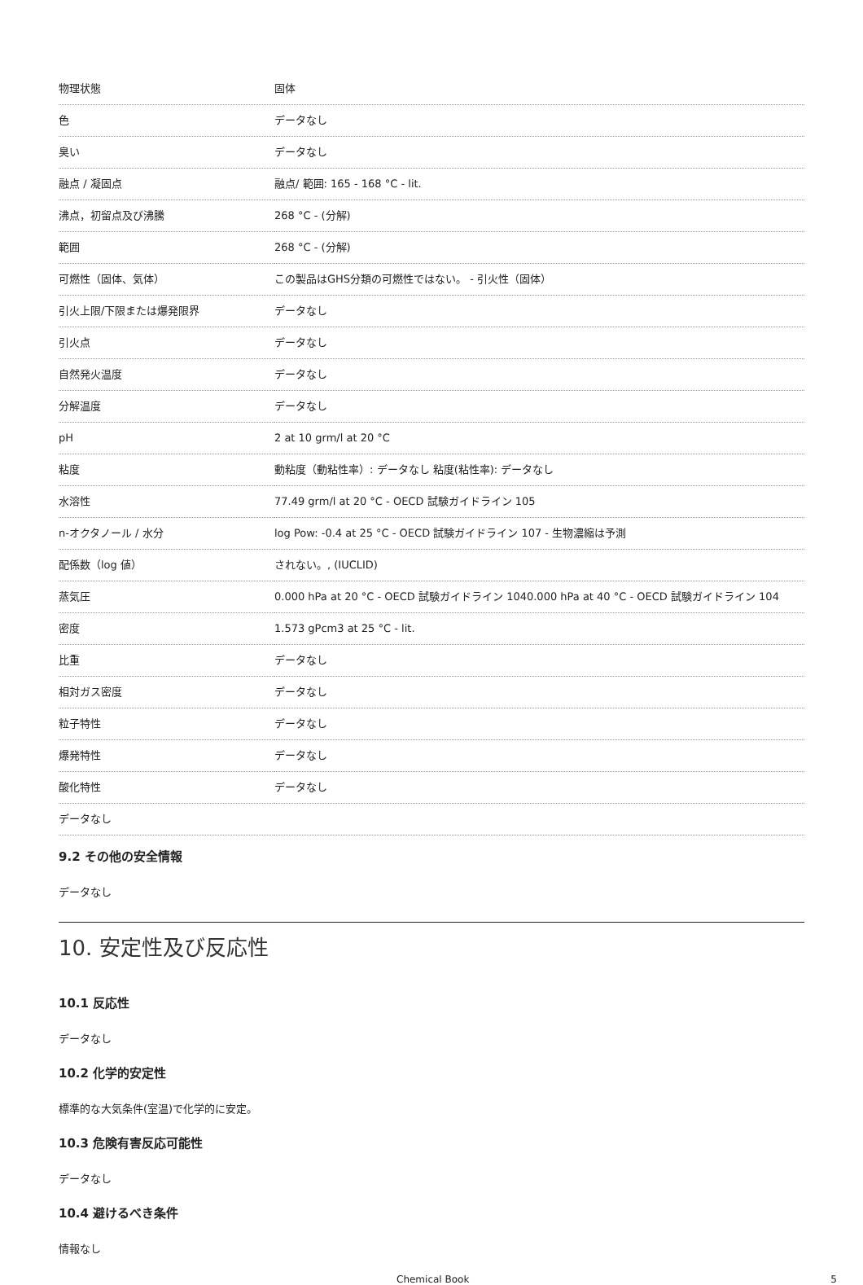| 物理状態 | 固体 |
| 色 | データなし |
| 臭い | データなし |
| 融点 / 凝固点 | 融点/ 範囲: 165 - 168 °C - lit. |
| 沸点，初留点及び沸騰 | 268 °C - (分解) |
| 範囲 | 268 °C - (分解) |
| 可燃性（固体、気体） | この製品はGHS分類の可燃性ではない。 - 引火性（固体） |
| 引火上限/下限または爆発限界 | データなし |
| 引火点 | データなし |
| 自然発火温度 | データなし |
| 分解温度 | データなし |
| pH | 2 at 10 grm/l at 20 °C |
| 粘度 | 動粘度（動粘性率）: データなし 粘度(粘性率): データなし |
| 水溶性 | 77.49 grm/l at 20 °C - OECD 試験ガイドライン 105 |
| n-オクタノール / 水分 | log Pow: -0.4 at 25 °C - OECD 試験ガイドライン 107 - 生物濃縮は予測 |
| 配係数（log 値） | されない。, (IUCLID) |
| 蒸気圧 | 0.000 hPa at 20 °C - OECD 試験ガイドライン 1040.000 hPa at 40 °C - OECD 試験ガイドライン 104 |
| 密度 | 1.573 gPcm3 at 25 °C - lit. |
| 比重 | データなし |
| 相対ガス密度 | データなし |
| 粒子特性 | データなし |
| 爆発特性 | データなし |
| 酸化特性 | データなし |
| データなし | |
9.2 その他の安全情報
データなし
10. 安定性及び反応性
10.1 反応性
データなし
10.2 化学的安定性
標準的な大気条件(室温)で化学的に安定。
10.3 危険有害反応可能性
データなし
10.4 避けるべき条件
情報なし
Chemical Book 5